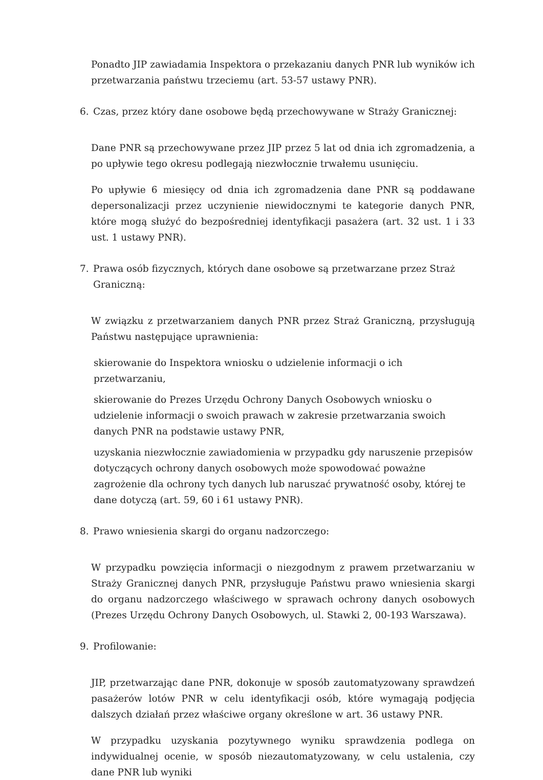Ponadto JIP zawiadamia Inspektora o przekazaniu danych PNR lub wyników ich przetwarzania państwu trzeciemu (art. 53-57 ustawy PNR).
6. Czas, przez który dane osobowe będą przechowywane w Straży Granicznej:
Dane PNR są przechowywane przez JIP przez 5 lat od dnia ich zgromadzenia, a po upływie tego okresu podlegają niezwłocznie trwałemu usunięciu.
Po upływie 6 miesięcy od dnia ich zgromadzenia dane PNR są poddawane depersonalizacji przez uczynienie niewidocznymi te kategorie danych PNR, które mogą służyć do bezpośredniej identyfikacji pasażera (art. 32 ust. 1 i 33 ust. 1 ustawy PNR).
7. Prawa osób fizycznych, których dane osobowe są przetwarzane przez Straż Graniczną:
W związku z przetwarzaniem danych PNR przez Straż Graniczną, przysługują Państwu następujące uprawnienia:
skierowanie do Inspektora wniosku o udzielenie informacji o ich przetwarzaniu,
skierowanie do Prezes Urzędu Ochrony Danych Osobowych wniosku o udzielenie informacji o swoich prawach w zakresie przetwarzania swoich danych PNR na podstawie ustawy PNR,
uzyskania niezwłocznie zawiadomienia w przypadku gdy naruszenie przepisów dotyczących ochrony danych osobowych może spowodować poważne zagrożenie dla ochrony tych danych lub naruszać prywatność osoby, której te dane dotyczą (art. 59, 60 i 61 ustawy PNR).
8. Prawo wniesienia skargi do organu nadzorczego:
W przypadku powzięcia informacji o niezgodnym z prawem przetwarzaniu w Straży Granicznej danych PNR, przysługuje Państwu prawo wniesienia skargi do organu nadzorczego właściwego w sprawach ochrony danych osobowych (Prezes Urzędu Ochrony Danych Osobowych, ul. Stawki 2, 00-193 Warszawa).
9. Profilowanie:
JIP, przetwarzając dane PNR, dokonuje w sposób zautomatyzowany sprawdzeń pasażerów lotów PNR w celu identyfikacji osób, które wymagają podjęcia dalszych działań przez właściwe organy określone w art. 36 ustawy PNR.
W przypadku uzyskania pozytywnego wyniku sprawdzenia podlega on indywidualnej ocenie, w sposób niezautomatyzowany, w celu ustalenia, czy dane PNR lub wyniki